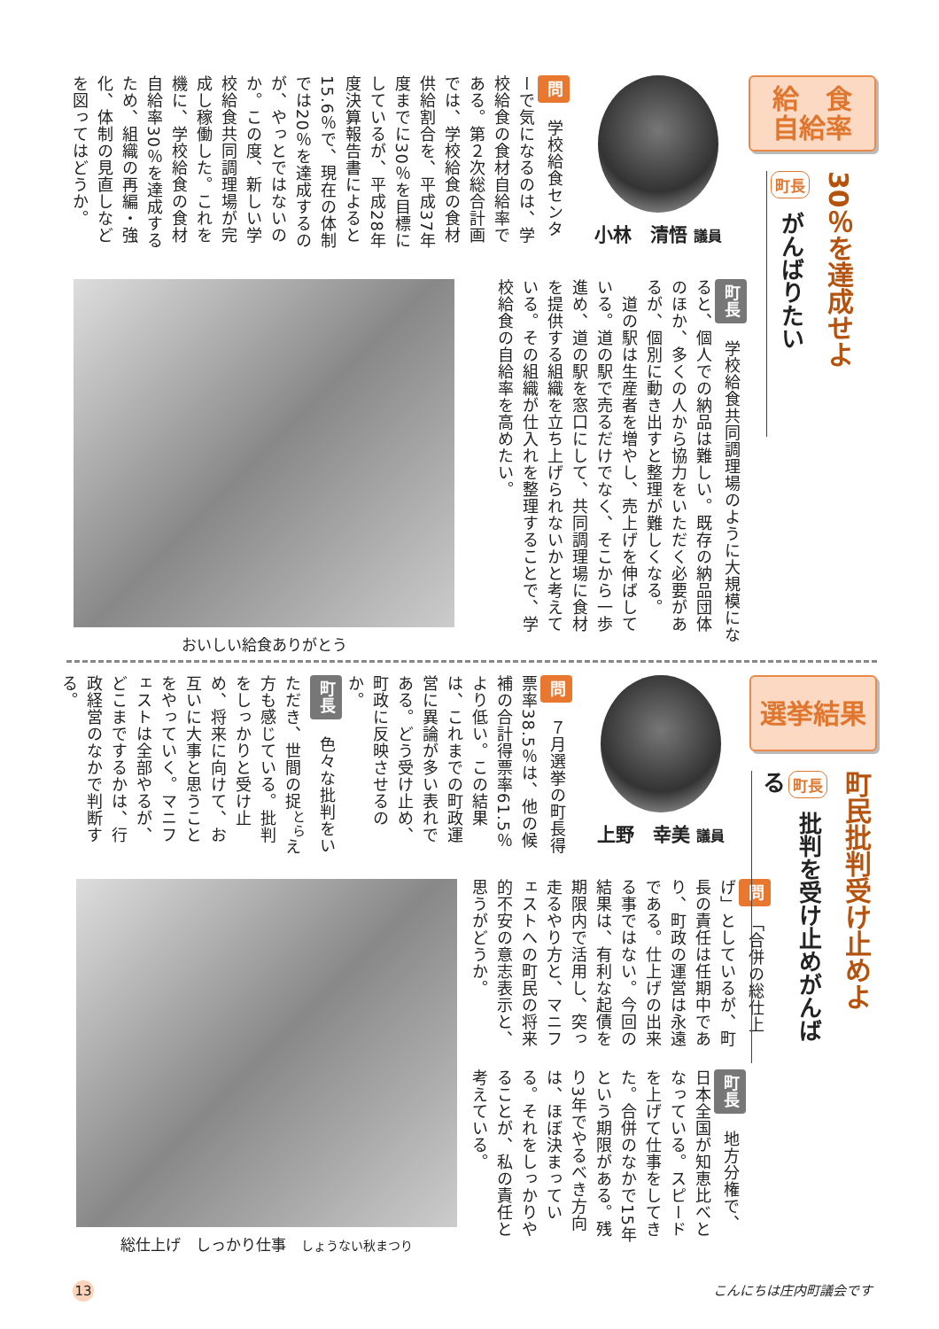給　食
自給率
30％を達成せよ
町長 がんばりたい
小林　清悟 議員
問　学校給食センターで気になるのは、学校給食の食材自給率である。第２次総合計画では、学校給食の食材供給割合を、平成37年度までに30％を目標にしているが、平成28年度決算報告書によると15.6％で、現在の体制では20％を達成するのが、やっとではないのか。この度、新しい学校給食共同調理場が完成し稼働した。これを機に、学校給食の食材自給率30％を達成するため、組織の再編・強化、体制の見直しなどを図ってはどうか。
町長　学校給食共同調理場のように大規模になると、個人での納品は難しい。既存の納品団体のほか、多くの人から協力をいただく必要があるが、個別に動き出すと整理が難しくなる。
　道の駅は生産者を増やし、売上げを伸ばしている。道の駅で売るだけでなく、そこから一歩進め、道の駅を窓口にして、共同調理場に食材を提供する組織を立ち上げられないかと考えている。その組織が仕入れを整理することで、学校給食の自給率を高めたい。
おいしい給食ありがとう
選挙結果
町民批判受け止めよ
町長 批判を受け止めがんばる
上野　幸美 議員
問　７月選挙の町長得票率38.5％は、他の候補の合計得票率61.5％より低い。この結果は、これまでの町政運営に異論が多い表れである。どう受け止め、町政に反映させるのか。
町長　色々な批判をいただき、世間の捉<sup>とら</sup>え方も感じている。批判をしっかりと受け止め、将来に向けて、お互いに大事と思うことをやっていく。マニフェストは全部やるが、どこまでするかは、行政経営のなかで判断する。
問　「合併の総仕上げ」としているが、町長の責任は任期中であり、町政の運営は永遠である。仕上げの出来る事ではない。今回の結果は、有利な起債を期限内で活用し、突っ走るやり方と、マニフェストへの町民の将来的不安の意志表示と、思うがどうか。
町長　地方分権で、日本全国が知恵比べとなっている。スピードを上げて仕事をしてきた。合併のなかで15年という期限がある。残り3年でやるべき方向は、ほぼ決まっている。それをしっかりやることが、私の責任と考えている。
総仕上げ　しっかり仕事　しょうない秋まつり
13 こんにちは庄内町議会です